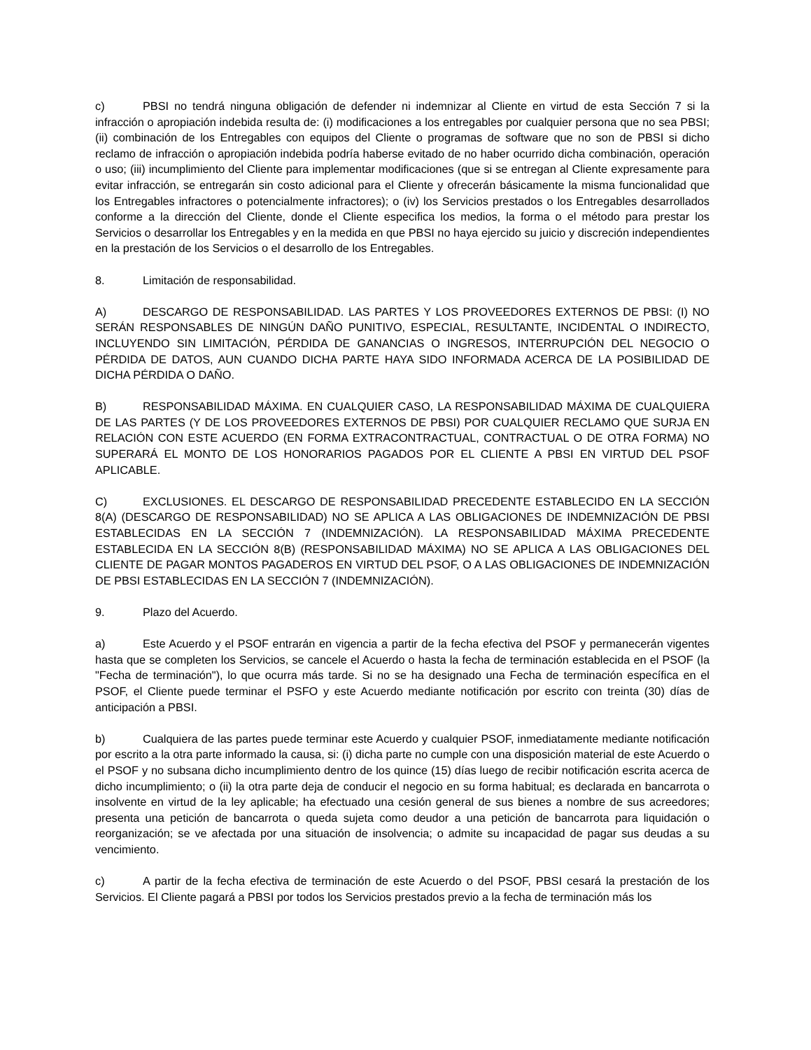c) PBSI no tendrá ninguna obligación de defender ni indemnizar al Cliente en virtud de esta Sección 7 si la infracción o apropiación indebida resulta de: (i) modificaciones a los entregables por cualquier persona que no sea PBSI; (ii) combinación de los Entregables con equipos del Cliente o programas de software que no son de PBSI si dicho reclamo de infracción o apropiación indebida podría haberse evitado de no haber ocurrido dicha combinación, operación o uso; (iii) incumplimiento del Cliente para implementar modificaciones (que si se entregan al Cliente expresamente para evitar infracción, se entregarán sin costo adicional para el Cliente y ofrecerán básicamente la misma funcionalidad que los Entregables infractores o potencialmente infractores); o (iv) los Servicios prestados o los Entregables desarrollados conforme a la dirección del Cliente, donde el Cliente especifica los medios, la forma o el método para prestar los Servicios o desarrollar los Entregables y en la medida en que PBSI no haya ejercido su juicio y discreción independientes en la prestación de los Servicios o el desarrollo de los Entregables.
8. Limitación de responsabilidad.
A) DESCARGO DE RESPONSABILIDAD. LAS PARTES Y LOS PROVEEDORES EXTERNOS DE PBSI: (I) NO SERÁN RESPONSABLES DE NINGÚN DAÑO PUNITIVO, ESPECIAL, RESULTANTE, INCIDENTAL O INDIRECTO, INCLUYENDO SIN LIMITACIÓN, PÉRDIDA DE GANANCIAS O INGRESOS, INTERRUPCIÓN DEL NEGOCIO O PÉRDIDA DE DATOS, AUN CUANDO DICHA PARTE HAYA SIDO INFORMADA ACERCA DE LA POSIBILIDAD DE DICHA PÉRDIDA O DAÑO.
B) RESPONSABILIDAD MÁXIMA. EN CUALQUIER CASO, LA RESPONSABILIDAD MÁXIMA DE CUALQUIERA DE LAS PARTES (Y DE LOS PROVEEDORES EXTERNOS DE PBSI) POR CUALQUIER RECLAMO QUE SURJA EN RELACIÓN CON ESTE ACUERDO (EN FORMA EXTRACONTRACTUAL, CONTRACTUAL O DE OTRA FORMA) NO SUPERARÁ EL MONTO DE LOS HONORARIOS PAGADOS POR EL CLIENTE A PBSI EN VIRTUD DEL PSOF APLICABLE.
C) EXCLUSIONES. EL DESCARGO DE RESPONSABILIDAD PRECEDENTE ESTABLECIDO EN LA SECCIÓN 8(A) (DESCARGO DE RESPONSABILIDAD) NO SE APLICA A LAS OBLIGACIONES DE INDEMNIZACIÓN DE PBSI ESTABLECIDAS EN LA SECCIÓN 7 (INDEMNIZACIÓN). LA RESPONSABILIDAD MÁXIMA PRECEDENTE ESTABLECIDA EN LA SECCIÓN 8(B) (RESPONSABILIDAD MÁXIMA) NO SE APLICA A LAS OBLIGACIONES DEL CLIENTE DE PAGAR MONTOS PAGADEROS EN VIRTUD DEL PSOF, O A LAS OBLIGACIONES DE INDEMNIZACIÓN DE PBSI ESTABLECIDAS EN LA SECCIÓN 7 (INDEMNIZACIÓN).
9. Plazo del Acuerdo.
a) Este Acuerdo y el PSOF entrarán en vigencia a partir de la fecha efectiva del PSOF y permanecerán vigentes hasta que se completen los Servicios, se cancele el Acuerdo o hasta la fecha de terminación establecida en el PSOF (la "Fecha de terminación"), lo que ocurra más tarde. Si no se ha designado una Fecha de terminación específica en el PSOF, el Cliente puede terminar el PSFO y este Acuerdo mediante notificación por escrito con treinta (30) días de anticipación a PBSI.
b) Cualquiera de las partes puede terminar este Acuerdo y cualquier PSOF, inmediatamente mediante notificación por escrito a la otra parte informado la causa, si: (i) dicha parte no cumple con una disposición material de este Acuerdo o el PSOF y no subsana dicho incumplimiento dentro de los quince (15) días luego de recibir notificación escrita acerca de dicho incumplimiento; o (ii) la otra parte deja de conducir el negocio en su forma habitual; es declarada en bancarrota o insolvente en virtud de la ley aplicable; ha efectuado una cesión general de sus bienes a nombre de sus acreedores; presenta una petición de bancarrota o queda sujeta como deudor a una petición de bancarrota para liquidación o reorganización; se ve afectada por una situación de insolvencia; o admite su incapacidad de pagar sus deudas a su vencimiento.
c) A partir de la fecha efectiva de terminación de este Acuerdo o del PSOF, PBSI cesará la prestación de los Servicios. El Cliente pagará a PBSI por todos los Servicios prestados previo a la fecha de terminación más los